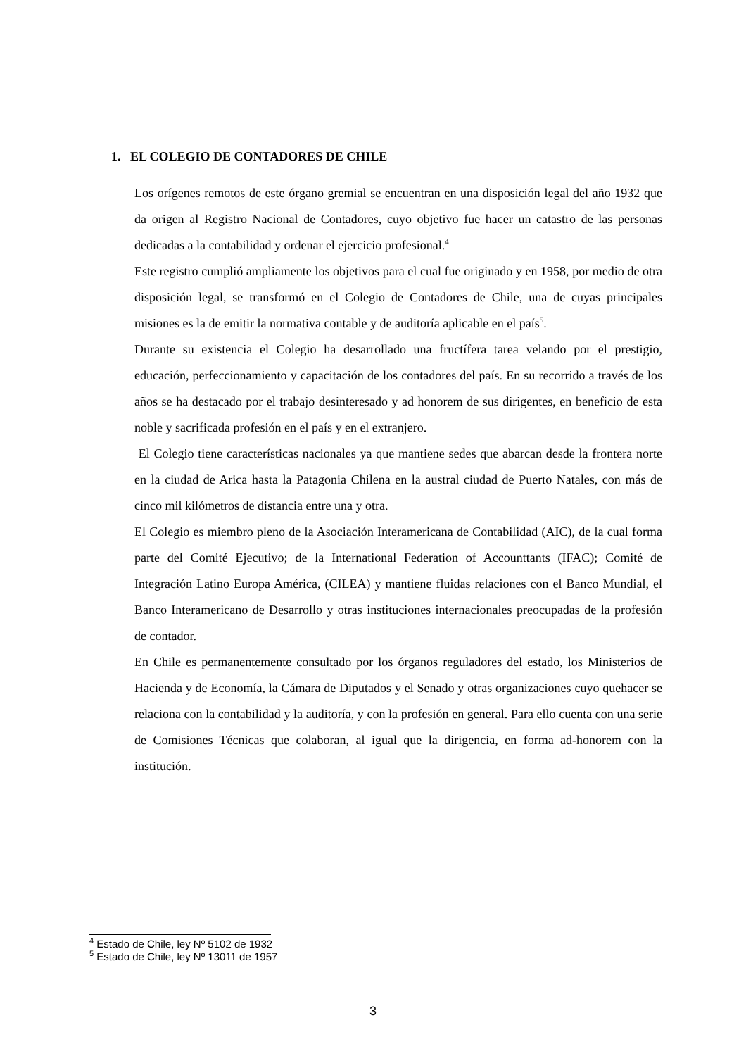1. EL COLEGIO DE CONTADORES DE CHILE
Los orígenes remotos de este órgano gremial se encuentran en una disposición legal del año 1932 que da origen al Registro Nacional de Contadores, cuyo objetivo fue hacer un catastro de las personas dedicadas a la contabilidad y ordenar el ejercicio profesional.<sup>4</sup>
Este registro cumplió ampliamente los objetivos para el cual fue originado y en 1958, por medio de otra disposición legal, se transformó en el Colegio de Contadores de Chile, una de cuyas principales misiones es la de emitir la normativa contable y de auditoría aplicable en el país<sup>5</sup>.
Durante su existencia el Colegio ha desarrollado una fructífera tarea velando por el prestigio, educación, perfeccionamiento y capacitación de los contadores del país. En su recorrido a través de los años se ha destacado por el trabajo desinteresado y ad honorem de sus dirigentes, en beneficio de esta noble y sacrificada profesión en el país y en el extranjero.
El Colegio tiene características nacionales ya que mantiene sedes que abarcan desde la frontera norte en la ciudad de Arica hasta la Patagonia Chilena en la austral ciudad de Puerto Natales, con más de cinco mil kilómetros de distancia entre una y otra.
El Colegio es miembro pleno de la Asociación Interamericana de Contabilidad (AIC), de la cual forma parte del Comité Ejecutivo; de la International Federation of Accounttants (IFAC); Comité de Integración Latino Europa América, (CILEA) y mantiene fluidas relaciones con el Banco Mundial, el Banco Interamericano de Desarrollo y otras instituciones internacionales preocupadas de la profesión de contador.
En Chile es permanentemente consultado por los órganos reguladores del estado, los Ministerios de Hacienda y de Economía, la Cámara de Diputados y el Senado y otras organizaciones cuyo quehacer se relaciona con la contabilidad y la auditoría, y con la profesión en general. Para ello cuenta con una serie de Comisiones Técnicas que colaboran, al igual que la dirigencia, en forma ad-honorem con la institución.
<sup>4</sup> Estado de Chile, ley Nº 5102 de 1932
<sup>5</sup> Estado de Chile, ley Nº 13011 de 1957
3